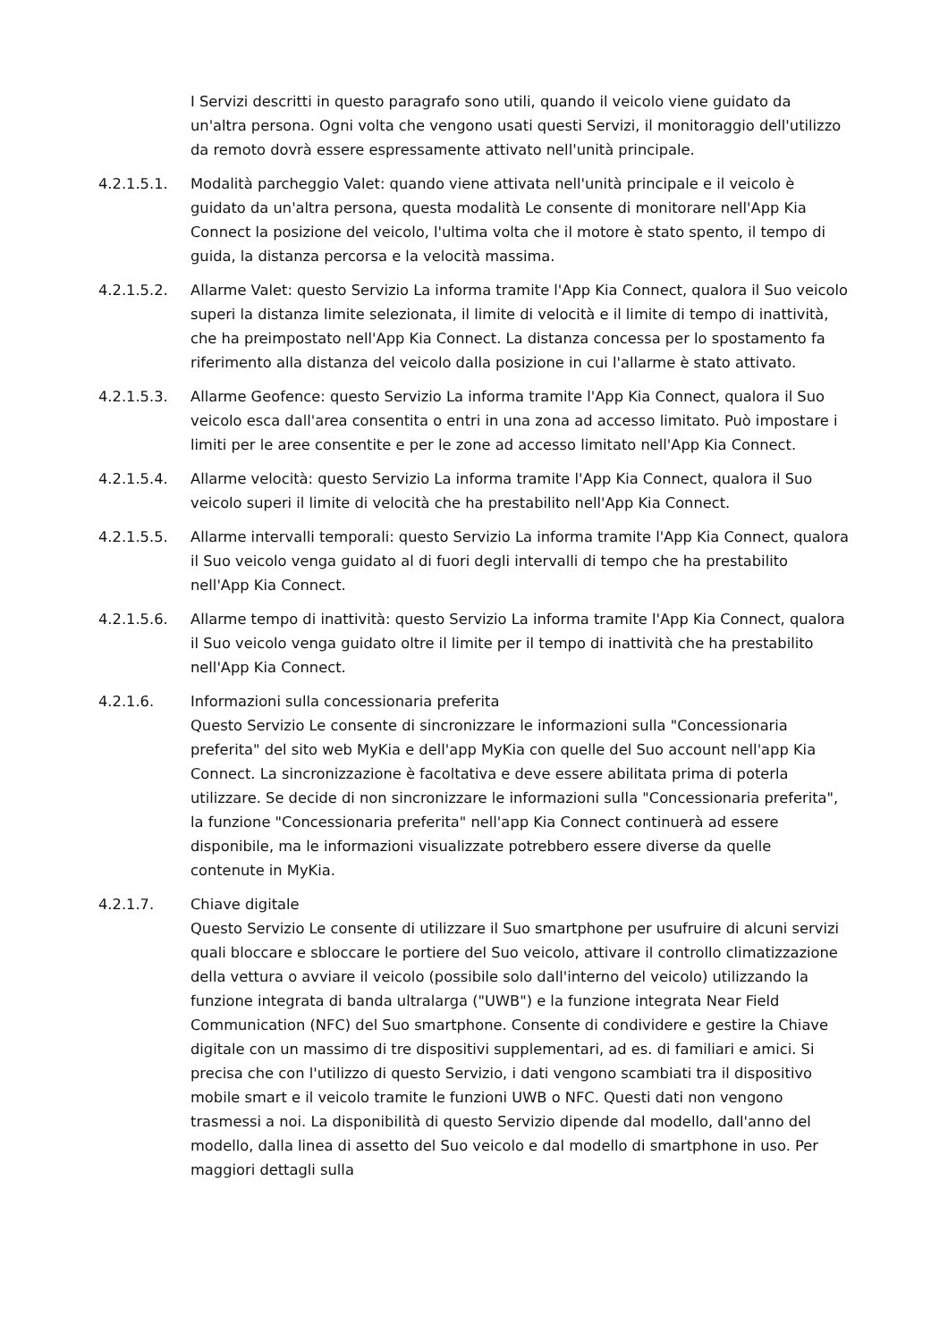I Servizi descritti in questo paragrafo sono utili, quando il veicolo viene guidato da un'altra persona. Ogni volta che vengono usati questi Servizi, il monitoraggio dell'utilizzo da remoto dovrà essere espressamente attivato nell'unità principale.
4.2.1.5.1. Modalità parcheggio Valet: quando viene attivata nell'unità principale e il veicolo è guidato da un'altra persona, questa modalità Le consente di monitorare nell'App Kia Connect la posizione del veicolo, l'ultima volta che il motore è stato spento, il tempo di guida, la distanza percorsa e la velocità massima.
4.2.1.5.2. Allarme Valet: questo Servizio La informa tramite l'App Kia Connect, qualora il Suo veicolo superi la distanza limite selezionata, il limite di velocità e il limite di tempo di inattività, che ha preimpostato nell'App Kia Connect. La distanza concessa per lo spostamento fa riferimento alla distanza del veicolo dalla posizione in cui l'allarme è stato attivato.
4.2.1.5.3. Allarme Geofence: questo Servizio La informa tramite l'App Kia Connect, qualora il Suo veicolo esca dall'area consentita o entri in una zona ad accesso limitato. Può impostare i limiti per le aree consentite e per le zone ad accesso limitato nell'App Kia Connect.
4.2.1.5.4. Allarme velocità: questo Servizio La informa tramite l'App Kia Connect, qualora il Suo veicolo superi il limite di velocità che ha prestabilito nell'App Kia Connect.
4.2.1.5.5. Allarme intervalli temporali: questo Servizio La informa tramite l'App Kia Connect, qualora il Suo veicolo venga guidato al di fuori degli intervalli di tempo che ha prestabilito nell'App Kia Connect.
4.2.1.5.6. Allarme tempo di inattività: questo Servizio La informa tramite l'App Kia Connect, qualora il Suo veicolo venga guidato oltre il limite per il tempo di inattività che ha prestabilito nell'App Kia Connect.
4.2.1.6. Informazioni sulla concessionaria preferita
Questo Servizio Le consente di sincronizzare le informazioni sulla "Concessionaria preferita" del sito web MyKia e dell'app MyKia con quelle del Suo account nell'app Kia Connect. La sincronizzazione è facoltativa e deve essere abilitata prima di poterla utilizzare. Se decide di non sincronizzare le informazioni sulla "Concessionaria preferita", la funzione "Concessionaria preferita" nell'app Kia Connect continuerà ad essere disponibile, ma le informazioni visualizzate potrebbero essere diverse da quelle contenute in MyKia.
4.2.1.7. Chiave digitale
Questo Servizio Le consente di utilizzare il Suo smartphone per usufruire di alcuni servizi quali bloccare e sbloccare le portiere del Suo veicolo, attivare il controllo climatizzazione della vettura o avviare il veicolo (possibile solo dall'interno del veicolo) utilizzando la funzione integrata di banda ultralarga ("UWB") e la funzione integrata Near Field Communication (NFC) del Suo smartphone. Consente di condividere e gestire la Chiave digitale con un massimo di tre dispositivi supplementari, ad es. di familiari e amici. Si precisa che con l'utilizzo di questo Servizio, i dati vengono scambiati tra il dispositivo mobile smart e il veicolo tramite le funzioni UWB o NFC. Questi dati non vengono trasmessi a noi. La disponibilità di questo Servizio dipende dal modello, dall'anno del modello, dalla linea di assetto del Suo veicolo e dal modello di smartphone in uso. Per maggiori dettagli sulla